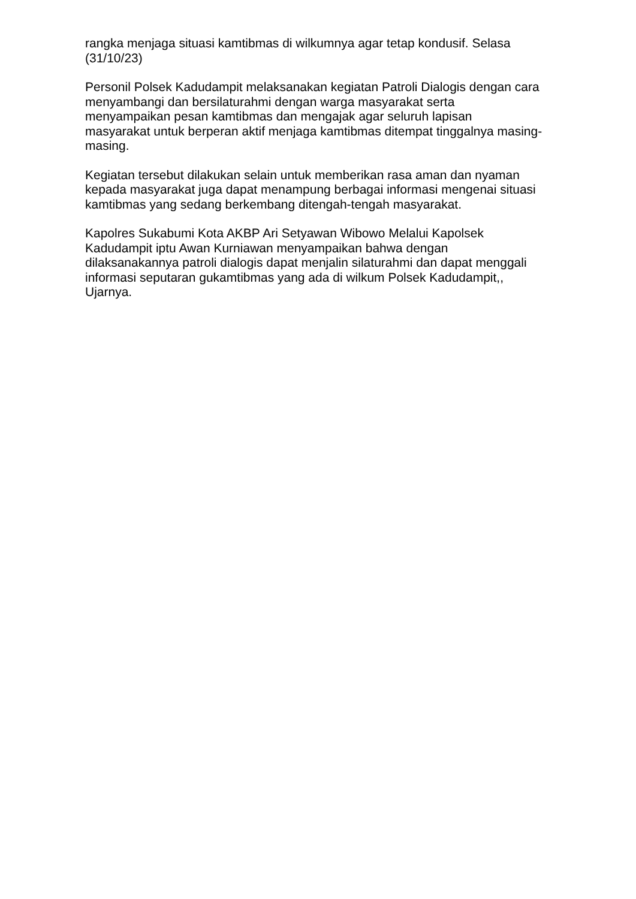rangka menjaga situasi kamtibmas di wilkumnya agar tetap kondusif. Selasa
(31/10/23)
Personil Polsek Kadudampit melaksanakan kegiatan Patroli Dialogis dengan cara
menyambangi dan bersilaturahmi dengan warga masyarakat serta
menyampaikan pesan kamtibmas dan mengajak agar seluruh lapisan
masyarakat untuk berperan aktif menjaga kamtibmas ditempat tinggalnya masing-
masing.
Kegiatan tersebut dilakukan selain untuk memberikan rasa aman dan nyaman
kepada masyarakat juga dapat menampung berbagai informasi mengenai situasi
kamtibmas yang sedang berkembang ditengah-tengah masyarakat.
Kapolres Sukabumi Kota AKBP Ari Setyawan Wibowo Melalui Kapolsek
Kadudampit iptu Awan Kurniawan menyampaikan bahwa dengan
dilaksanakannya patroli dialogis dapat menjalin silaturahmi dan dapat menggali
informasi seputaran gukamtibmas yang ada di wilkum Polsek Kadudampit,,
Ujarnya.